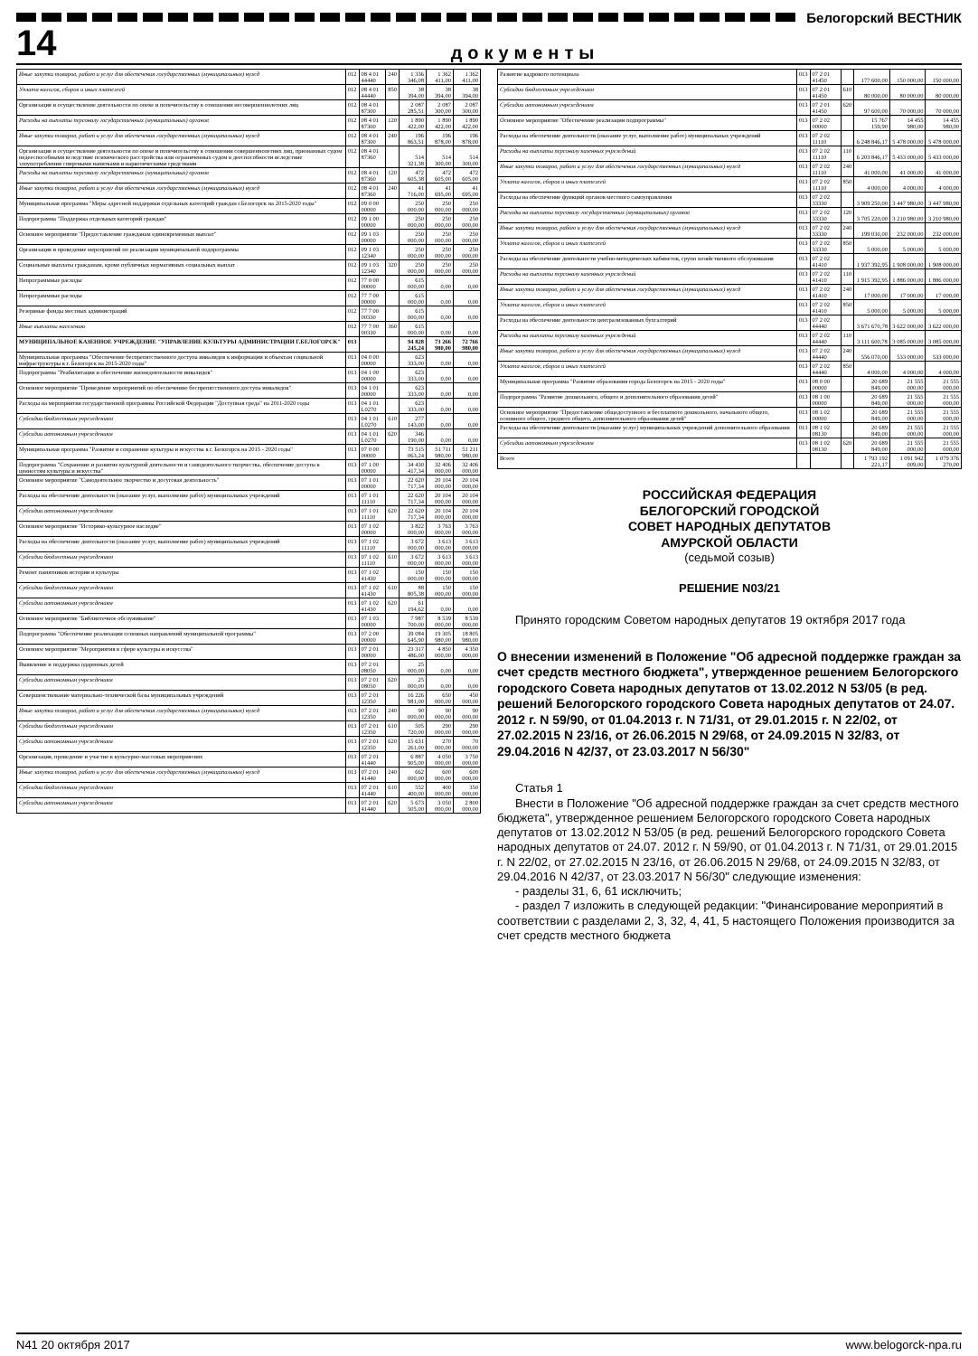Белогорский ВЕСТНИК
14 документы
| Иные закупки товаров, работ и услуг для обеспечения государственных (муниципальных) нужд | 012 | 08 4 01 44440 | 240 | 1 336 346,08 | 1 362 411,00 | 1 362 411,00 |
| Уплата налогов, сборов и иных платежей | 012 | 08 4 01 44440 | 850 | 38 394,00 | 38 394,00 | 38 394,00 |
| Организация и осуществление деятельности по опеке и попечительству в отношении несовершеннолетних лиц | 012 | 08 4 01 87300 | | 2 087 285,51 | 2 087 300,00 | 2 087 300,00 |
| Расходы на выплаты персоналу государственных (муниципальных) органов | 012 | 08 4 01 87300 | 120 | 1 890 422,00 | 1 890 422,00 | 1 890 422,00 |
| Иные закупки товаров, работ и услуг для обеспечения государственных (муниципальных) нужд | 012 | 08 4 01 87300 | 240 | 196 863,51 | 196 878,00 | 196 878,00 |
| Организация и осуществление деятельности по опеке и попечительству в отношении совершеннолетних лиц, признанных судом недееспособными вследствие психического расстройства или ограниченных судом в дееспособности вследствие злоупотребления спиртными напитками и наркотическими средствами | 012 | 08 4 01 87360 | | 514 321,38 | 514 300,00 | 514 300,00 |
| Расходы на выплаты персоналу государственных (муниципальных) органов | 012 | 08 4 01 87360 | 120 | 472 605,38 | 472 605,00 | 472 605,00 |
| Иные закупки товаров, работ и услуг для обеспечения государственных (муниципальных) нужд | 012 | 08 4 01 87360 | 240 | 41 716,00 | 41 695,00 | 41 695,00 |
| Муниципальная программа "Меры адресной поддержки отдельных категорий граждан г.Белогорск на 2015-2020 годы" | 012 | 09 0 00 00000 | | 250 000,00 | 250 000,00 | 250 000,00 |
| Подпрограмма "Поддержка отдельных категорий граждан" | 012 | 09 1 00 00000 | | 250 000,00 | 250 000,00 | 250 000,00 |
| Основное мероприятие "Предоставление гражданам единовременных выплат" | 012 | 09 1 03 00000 | | 250 000,00 | 250 000,00 | 250 000,00 |
| Организация и проведение мероприятий по реализации муниципальной подпрограммы | 012 | 09 1 03 12340 | | 250 000,00 | 250 000,00 | 250 000,00 |
| Социальные выплаты гражданам, кроме публичных нормативных социальных выплат | 012 | 09 1 03 12340 | 320 | 250 000,00 | 250 000,00 | 250 000,00 |
| Непрограммные расходы | 012 | 77 0 00 00000 | | 615 000,00 | 0,00 | 0,00 |
| Непрограммные расходы | 012 | 77 7 00 00000 | | 615 000,00 | 0,00 | 0,00 |
| Резервные фонды местных администраций | 012 | 77 7 00 00330 | | 615 000,00 | 0,00 | 0,00 |
| Иные выплаты населению | 012 | 77 7 00 00330 | 360 | 615 000,00 | 0,00 | 0,00 |
| МУНИЦИПАЛЬНОЕ КАЗЕННОЕ УЧРЕЖДЕНИЕ "УПРАВЛЕНИЕ КУЛЬТУРЫ АДМИНИСТРАЦИИ Г.БЕЛОГОРСК" | 013 | | | 94 828 245,24 | 73 266 980,00 | 72 766 980,00 |
| Муниципальная программа "Обеспечение беспрепятственного доступа инвалидов к информации и объектам социальной инфраструктуры в г. Белогорск на 2015-2020 годы" | 013 | 04 0 00 00000 | | 623 333,00 | 0,00 | 0,00 |
| Подпрограмма "Реабилитация и обеспечение жизнедеятельности инвалидов" | 013 | 04 1 00 00000 | | 623 333,00 | 0,00 | 0,00 |
| Основное мероприятие "Проведение мероприятий по обеспечению беспрепятственного доступа инвалидов" | 013 | 04 1 01 00000 | | 623 333,00 | 0,00 | 0,00 |
| Расходы на мероприятия государственной программы Российской Федерации "Доступная среда" на 2011-2020 годы | 013 | 04 1 01 L0270 | | 623 333,00 | 0,00 | 0,00 |
| Субсидии бюджетным учреждениям | 013 | 04 1 01 L0270 | 610 | 277 143,00 | 0,00 | 0,00 |
| Субсидии автономным учреждениям | 013 | 04 1 01 L0270 | 620 | 346 190,00 | 0,00 | 0,00 |
| Муниципальная программа "Развитие и сохранение культуры и искусства в г. Белогорск на 2015 - 2020 годы" | 013 | 07 0 00 00000 | | 73 515 063,24 | 51 711 980,00 | 51 211 980,00 |
| Подпрограмма "Сохранение и развитие культурной деятельности и самодеятельного творчества, обеспечение доступа к ценностям культуры и искусства" | 013 | 07 1 00 00000 | | 34 430 417,34 | 32 406 000,00 | 32 406 000,00 |
| Основное мероприятие "Самодеятельное творчество и досуговая деятельность" | 013 | 07 1 01 00000 | | 22 620 717,34 | 20 104 000,00 | 20 104 000,00 |
| Расходы на обеспечение деятельности (оказание услуг, выполнение работ) муниципальных учреждений | 013 | 07 1 01 11110 | | 22 620 717,34 | 20 104 000,00 | 20 104 000,00 |
| Субсидии автономным учреждениям | 013 | 07 1 01 11110 | 620 | 22 620 717,34 | 20 104 000,00 | 20 104 000,00 |
| Основное мероприятие "Историко-культурное наследие" | 013 | 07 1 02 00000 | | 3 822 000,00 | 3 763 000,00 | 3 763 000,00 |
| Расходы на обеспечение деятельности (оказание услуг, выполнение работ) муниципальных учреждений | 013 | 07 1 02 11110 | | 3 672 000,00 | 3 613 000,00 | 3 613 000,00 |
| Субсидии бюджетным учреждениям | 013 | 07 1 02 11110 | 610 | 3 672 000,00 | 3 613 000,00 | 3 613 000,00 |
| Ремонт памятников истории и культуры | 013 | 07 1 02 41430 | | 150 000,00 | 150 000,00 | 150 000,00 |
| Субсидии бюджетным учреждениям | 013 | 07 1 02 41430 | 610 | 88 805,38 | 150 000,00 | 150 000,00 |
| Субсидии автономным учреждениям | 013 | 07 1 02 41430 | 620 | 61 194,62 | 0,00 | 0,00 |
| Основное мероприятие "Библиотечное обслуживание" | 013 | 07 1 03 00000 | | 7 987 700,00 | 8 539 000,00 | 8 539 000,00 |
| Подпрограмма "Обеспечение реализации основных направлений муниципальной программы" | 013 | 07 2 00 00000 | | 39 084 645,90 | 19 305 980,00 | 18 805 980,00 |
| Основное мероприятие "Мероприятия в сфере культуры и искусства" | 013 | 07 2 01 00000 | | 23 317 486,00 | 4 850 000,00 | 4 350 000,00 |
| Выявление и поддержка одаренных детей | 013 | 07 2 01 08050 | | 25 000,00 | 0,00 | 0,00 |
| Субсидии автономным учреждениям | 013 | 07 2 01 08050 | 620 | 25 000,00 | 0,00 | 0,00 |
| Совершенствование материально-технической базы муниципальных учреждений | 013 | 07 2 01 12350 | | 16 226 981,00 | 650 000,00 | 450 000,00 |
| Иные закупки товаров, работ и услуг для обеспечения государственных (муниципальных) нужд | 013 | 07 2 01 12350 | 240 | 90 000,00 | 90 000,00 | 90 000,00 |
| Субсидии бюджетным учреждениям | 013 | 07 2 01 12350 | 610 | 505 720,00 | 290 000,00 | 290 000,00 |
| Субсидии автономным учреждениям | 013 | 07 2 01 12350 | 620 | 15 631 261,00 | 270 000,00 | 70 000,00 |
| Организация, проведение и участие в культурно-массовых мероприятиях | 013 | 07 2 01 41440 | | 6 887 905,00 | 4 050 000,00 | 3 750 000,00 |
| Иные закупки товаров, работ и услуг для обеспечения государственных (муниципальных) нужд | 013 | 07 2 01 41440 | 240 | 662 000,00 | 600 000,00 | 600 000,00 |
| Субсидии бюджетным учреждениям | 013 | 07 2 01 41440 | 610 | 552 400,00 | 400 000,00 | 350 000,00 |
| Субсидии автономным учреждениям | 013 | 07 2 01 41440 | 620 | 5 673 505,00 | 3 050 000,00 | 2 800 000,00 |
| Развитие кадрового потенциала | 013 | 07 2 01 41450 | | 177 600,00 | 150 000,00 | 150 000,00 |
| Субсидии бюджетным учреждениям | 013 | 07 2 01 41450 | 610 | 80 000,00 | 80 000,00 | 80 000,00 |
| Субсидии автономным учреждениям | 013 | 07 2 01 41450 | 620 | 97 600,00 | 70 000,00 | 70 000,00 |
| Основное мероприятие "Обеспечение реализации подпрограммы" | 013 | 07 2 02 00000 | | 15 767 159,90 | 14 455 980,00 | 14 455 980,00 |
| Расходы на обеспечение деятельности (оказание услуг, выполнение работ) муниципальных учреждений | 013 | 07 2 02 11110 | | 6 248 846,17 | 5 478 000,00 | 5 478 000,00 |
| Расходы на выплаты персоналу казенных учреждений | 013 | 07 2 02 11110 | 110 | 6 203 846,17 | 5 433 000,00 | 5 433 000,00 |
| Иные закупки товаров, работ и услуг для обеспечения государственных (муниципальных) нужд | 013 | 07 2 02 11110 | 240 | 41 000,00 | 41 000,00 | 41 000,00 |
| Уплата налогов, сборов и иных платежей | 013 | 07 2 02 11110 | 850 | 4 000,00 | 4 000,00 | 4 000,00 |
| Расходы на обеспечение функций органов местного самоуправления | 013 | 07 2 02 33330 | | 3 909 250,00 | 3 447 980,00 | 3 447 980,00 |
| Расходы на выплаты персоналу государственных (муниципальных) органов | 013 | 07 2 02 33330 | 120 | 3 705 220,00 | 3 210 980,00 | 3 210 980,00 |
| Иные закупки товаров, работ и услуг для обеспечения государственных (муниципальных) нужд | 013 | 07 2 02 33330 | 240 | 199 030,00 | 232 000,00 | 232 000,00 |
| Уплата налогов, сборов и иных платежей | 013 | 07 2 02 33330 | 850 | 5 000,00 | 5 000,00 | 5 000,00 |
| Расходы на обеспечение деятельности учебно-методических кабинетов, групп хозяйственного обслуживания | 013 | 07 2 02 41410 | | 1 937 392,95 | 1 908 000,00 | 1 908 000,00 |
| Расходы на выплаты персоналу казенных учреждений | 013 | 07 2 02 41410 | 110 | 1 915 392,95 | 1 886 000,00 | 1 886 000,00 |
| Иные закупки товаров, работ и услуг для обеспечения государственных (муниципальных) нужд | 013 | 07 2 02 41410 | 240 | 17 000,00 | 17 000,00 | 17 000,00 |
| Уплата налогов, сборов и иных платежей | 013 | 07 2 02 41410 | 850 | 5 000,00 | 5 000,00 | 5 000,00 |
| Расходы на обеспечение деятельности централизованных бухгалтерий | 013 | 07 2 02 44440 | | 3 671 670,78 | 3 622 000,00 | 3 622 000,00 |
| Расходы на выплаты персоналу казенных учреждений | 013 | 07 2 02 44440 | 110 | 3 111 600,78 | 3 085 000,00 | 3 085 000,00 |
| Иные закупки товаров, работ и услуг для обеспечения государственных (муниципальных) нужд | 013 | 07 2 02 44440 | 240 | 556 070,00 | 533 000,00 | 533 000,00 |
| Уплата налогов, сборов и иных платежей | 013 | 07 2 02 44440 | 850 | 4 000,00 | 4 000,00 | 4 000,00 |
| Муниципальная программа "Развитие образования города Белогорск на 2015 - 2020 годы" | 013 | 08 0 00 00000 | | 20 689 849,00 | 21 555 000,00 | 21 555 000,00 |
| Подпрограмма "Развитие дошкольного, общего и дополнительного образования детей" | 013 | 08 1 00 00000 | | 20 689 849,00 | 21 555 000,00 | 21 555 000,00 |
| Основное мероприятие "Предоставление общедоступного и бесплатного дошкольного, начального общего, основного общего, среднего общего, дополнительного образования детей" | 013 | 08 1 02 00000 | | 20 689 849,00 | 21 555 000,00 | 21 555 000,00 |
| Расходы на обеспечение деятельности (оказание услуг) муниципальных учреждений дополнительного образования | 013 | 08 1 02 08130 | | 20 689 849,00 | 21 555 000,00 | 21 555 000,00 |
| Субсидии автономным учреждениям | 013 | 08 1 02 08130 | 620 | 20 689 849,00 | 21 555 000,00 | 21 555 000,00 |
| Всего | | | | 1 793 192 221,17 | 1 091 942 009,00 | 1 079 376 270,00 |
РОССИЙСКАЯ ФЕДЕРАЦИЯ
БЕЛОГОРСКИЙ ГОРОДСКОЙ
СОВЕТ НАРОДНЫХ ДЕПУТАТОВ
АМУРСКОЙ ОБЛАСТИ
(седьмой созыв)
РЕШЕНИЕ N03/21
Принято городским Советом народных депутатов 19 октября 2017 года
О внесении изменений в Положение "Об адресной поддержке граждан за счет средств местного бюджета", утвержденное решением Белогорского городского Совета народных депутатов от 13.02.2012 N 53/05 (в ред. решений Белогорского городского Совета народных депутатов от 24.07. 2012 г. N 59/90, от 01.04.2013 г. N 71/31, от 29.01.2015 г. N 22/02, от 27.02.2015 N 23/16, от 26.06.2015 N 29/68, от 24.09.2015 N 32/83, от 29.04.2016 N 42/37, от 23.03.2017 N 56/30"
Статья 1
Внести в Положение "Об адресной поддержке граждан за счет средств местного бюджета", утвержденное решением Белогорского городского Совета народных депутатов от 13.02.2012 N 53/05 (в ред. решений Белогорского городского Совета народных депутатов от 24.07. 2012 г. N 59/90, от 01.04.2013 г. N 71/31, от 29.01.2015 г. N 22/02, от 27.02.2015 N 23/16, от 26.06.2015 N 29/68, от 24.09.2015 N 32/83, от 29.04.2016 N 42/37, от 23.03.2017 N 56/30" следующие изменения:
- разделы 31, 6, 61 исключить;
- раздел 7 изложить в следующей редакции: "Финансирование мероприятий в соответствии с разделами 2, 3, 32, 4, 41, 5 настоящего Положения производится за счет средств местного бюджета
N41 20 октября 2017 www.belogorck-npa.ru